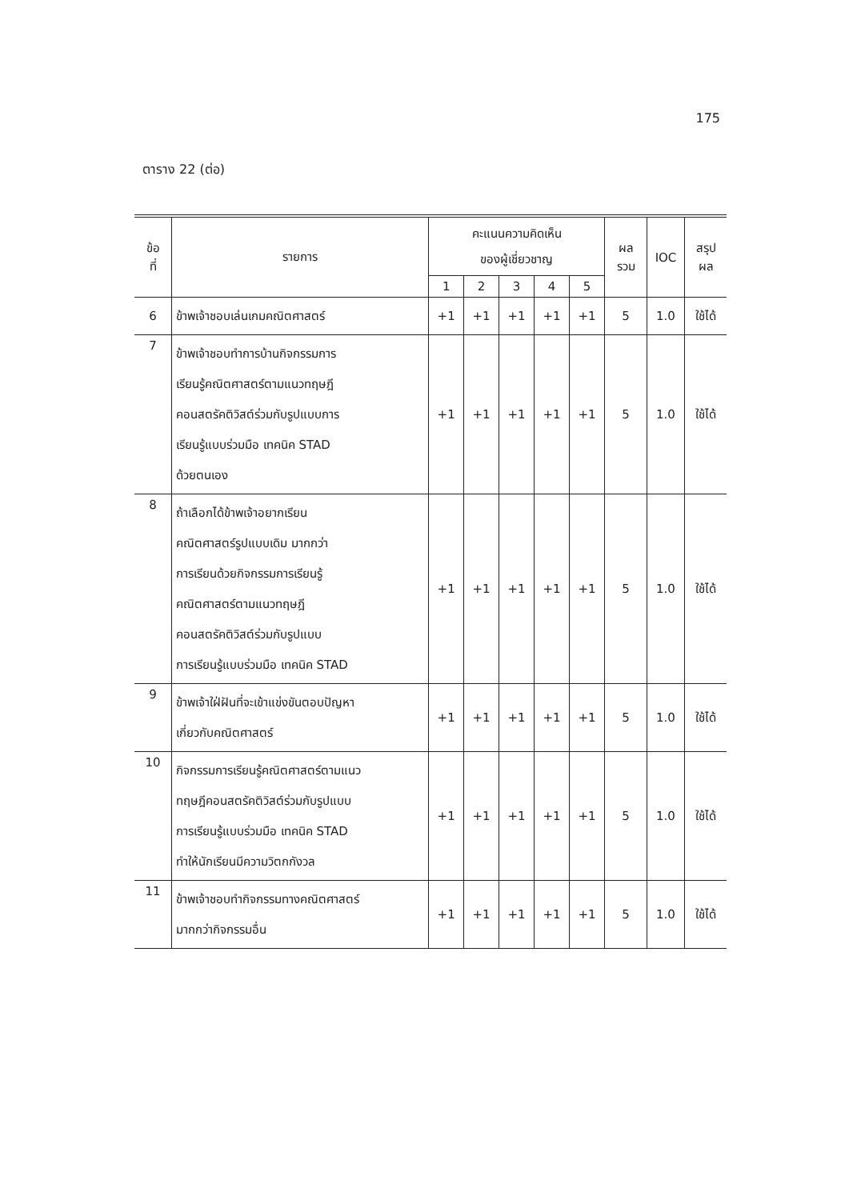175
ตาราง 22 (ต่อ)
| ข้อ ที่ | รายการ | คะแนนความคิดเห็น ของผู้เชี่ยวชาญ | | | | | ผล รวม | IOC | สรุป ผล |
| --- | --- | --- | --- | --- | --- | --- | --- | --- | --- |
| | | 1 | 2 | 3 | 4 | 5 | | | |
| 6 | ข้าพเจ้าชอบเล่นเกมคณิตศาสตร์ | +1 | +1 | +1 | +1 | +1 | 5 | 1.0 | ใช้ได้ |
| 7 | ข้าพเจ้าชอบทำการบ้านกิจกรรมการ เรียนรู้คณิตศาสตร์ตามแนวทฤษฎี คอนสตรัคติวิสต์ร่วมกับรูปแบบการ เรียนรู้แบบร่วมมือ เทคนิค STAD ด้วยตนเอง | +1 | +1 | +1 | +1 | +1 | 5 | 1.0 | ใช้ได้ |
| 8 | ถ้าเลือกได้ข้าพเจ้าอยากเรียน คณิตศาสตร์รูปแบบเดิม มากกว่า การเรียนด้วยกิจกรรมการเรียนรู้ คณิตศาสตร์ตามแนวทฤษฎี คอนสตรัคติวิสต์ร่วมกับรูปแบบ การเรียนรู้แบบร่วมมือ เทคนิค STAD | +1 | +1 | +1 | +1 | +1 | 5 | 1.0 | ใช้ได้ |
| 9 | ข้าพเจ้าใฝ่ฝันที่จะเข้าแข่งขันตอบปัญหา เกี่ยวกับคณิตศาสตร์ | +1 | +1 | +1 | +1 | +1 | 5 | 1.0 | ใช้ได้ |
| 10 | กิจกรรมการเรียนรู้คณิตศาสตร์ตามแนว ทฤษฎีคอนสตรัคติวิสต์ร่วมกับรูปแบบ การเรียนรู้แบบร่วมมือ เทคนิค STAD ทำให้นักเรียนมีความวิตกกังวล | +1 | +1 | +1 | +1 | +1 | 5 | 1.0 | ใช้ได้ |
| 11 | ข้าพเจ้าชอบทำกิจกรรมทางคณิตศาสตร์ มากกว่ากิจกรรมอื่น | +1 | +1 | +1 | +1 | +1 | 5 | 1.0 | ใช้ได้ |